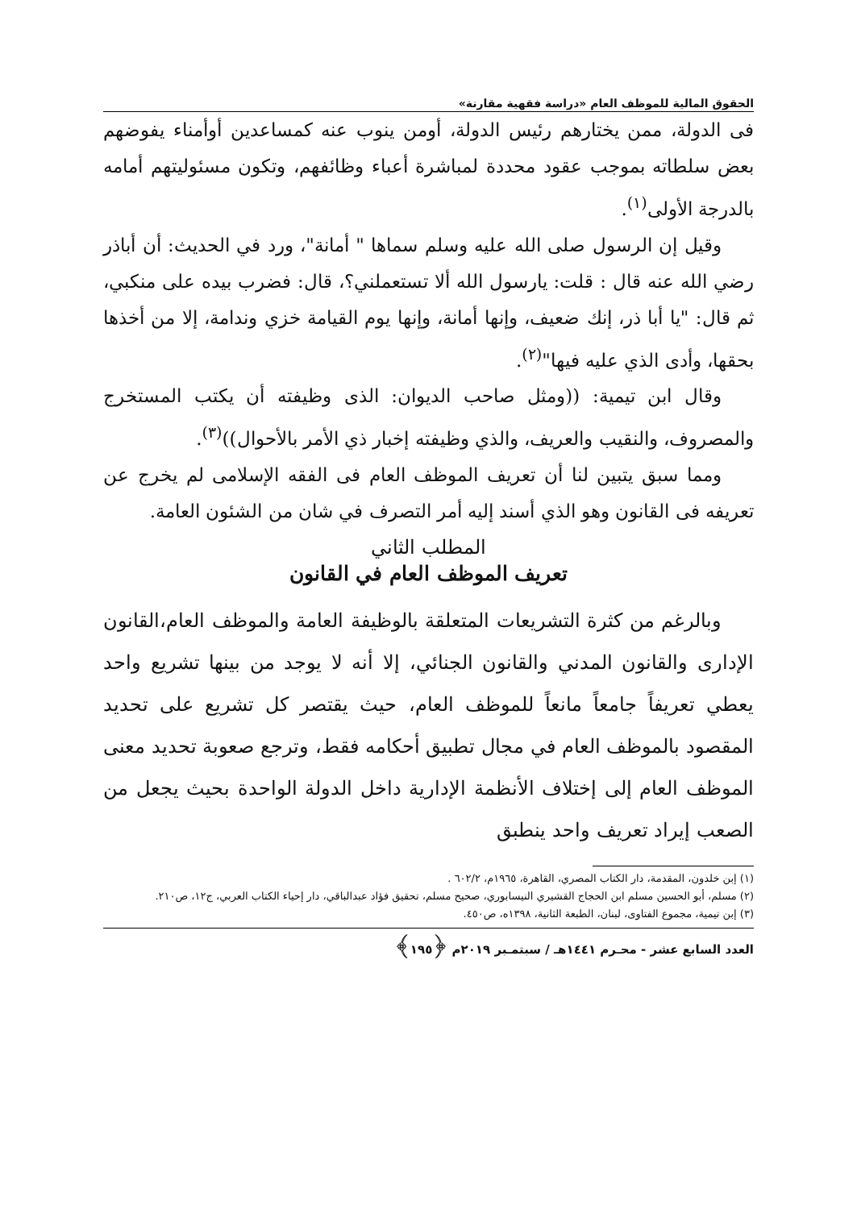الحقوق المالية للموظف العام «دراسة فقهية مقارنة»
فى الدولة، ممن يختارهم رئيس الدولة، أومن ينوب عنه كمساعدين أوأمناء يفوضهم بعض سلطاته بموجب عقود محددة لمباشرة أعباء وظائفهم، وتكون مسئوليتهم أمامه بالدرجة الأولى<sup>(١)</sup>.
وقيل إن الرسول صلى الله عليه وسلم سماها " أمانة"، ورد في الحديث: أن أباذر رضي الله عنه قال : قلت: يارسول الله ألا تستعملني؟، قال: فضرب بيده على منكبي، ثم قال: "يا أبا ذر، إنك ضعيف، وإنها أمانة، وإنها يوم القيامة خزي وندامة، إلا من أخذها بحقها، وأدى الذي عليه فيها"<sup>(٢)</sup>.
وقال ابن تيمية: ((ومثل صاحب الديوان: الذى وظيفته أن يكتب المستخرج والمصروف، والنقيب والعريف، والذي وظيفته إخبار ذي الأمر بالأحوال))<sup>(٣)</sup>.
ومما سبق يتبين لنا أن تعريف الموظف العام فى الفقه الإسلامى لم يخرج عن تعريفه فى القانون وهو الذي أسند إليه أمر التصرف في شان من الشئون العامة.
المطلب الثاني
تعريف الموظف العام في القانون
وبالرغم من كثرة التشريعات المتعلقة بالوظيفة العامة والموظف العام،القانون الإدارى والقانون المدني والقانون الجنائي، إلا أنه لا يوجد من بينها تشريع واحد يعطي تعريفاً جامعاً مانعاً للموظف العام، حيث يقتصر كل تشريع على تحديد المقصود بالموظف العام في مجال تطبيق أحكامه فقط، وترجع صعوبة تحديد معنى الموظف العام إلى إختلاف الأنظمة الإدارية داخل الدولة الواحدة بحيث يجعل من الصعب إيراد تعريف واحد ينطبق
(١) إبن خلدون، المقدمة، دار الكتاب المصري، القاهرة، ١٩٦٥م، ٦٠٢/٢ .
(٢) مسلم، أبو الحسين مسلم ابن الحجاج القشيري النيسابوري، صحيح مسلم، تحقيق فؤاد عبدالباقي، دار إحياء الكتاب العربي، ج١٢، ص٢١٠.
(٣) إبن تيمية، مجموع الفتاوى، لبنان، الطبعة الثانية، ١٣٩٨ه، ص٤٥٠.
العدد السابع عشر - محـرم ١٤٤١هـ / سبتمـبر ٢٠١٩م ﴿١٩٥﴾